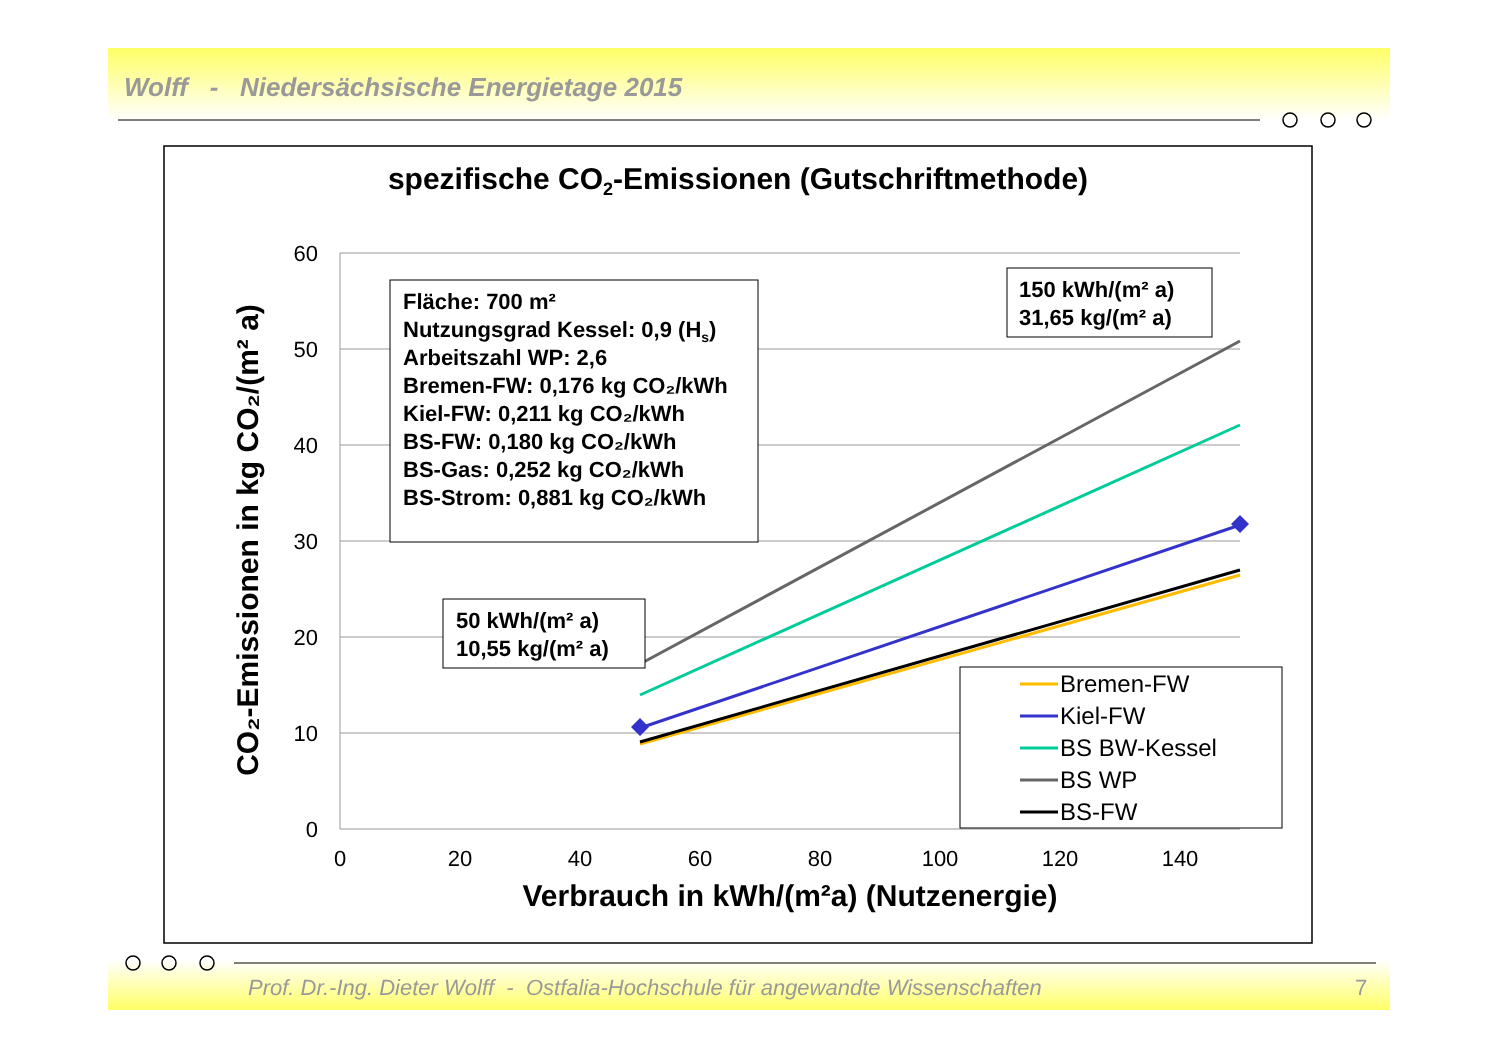Wolff - Niedersächsische Energietage 2015
spezifische CO2-Emissionen (Gutschriftmethode)
60
50
40
30
20
10
0
0
20
40
60
80
100
120
140
Verbrauch in kWh/(m²a) (Nutzenergie)
CO₂-Emissionen in kg CO₂/(m² a)
Fläche: 700 m²
Nutzungsgrad Kessel: 0,9 (Hs)
Arbeitszahl WP: 2,6
Bremen-FW: 0,176 kg CO₂/kWh
Kiel-FW: 0,211 kg CO₂/kWh
BS-FW: 0,180 kg CO₂/kWh
BS-Gas: 0,252 kg CO₂/kWh
BS-Strom: 0,881 kg CO₂/kWh
150 kWh/(m² a)
31,65 kg/(m² a)
50 kWh/(m² a)
10,55 kg/(m² a)
Bremen-FW
Kiel-FW
BS BW-Kessel
BS WP
BS-FW
Prof. Dr.-Ing. Dieter Wolff - Ostfalia-Hochschule für angewandte Wissenschaften
7